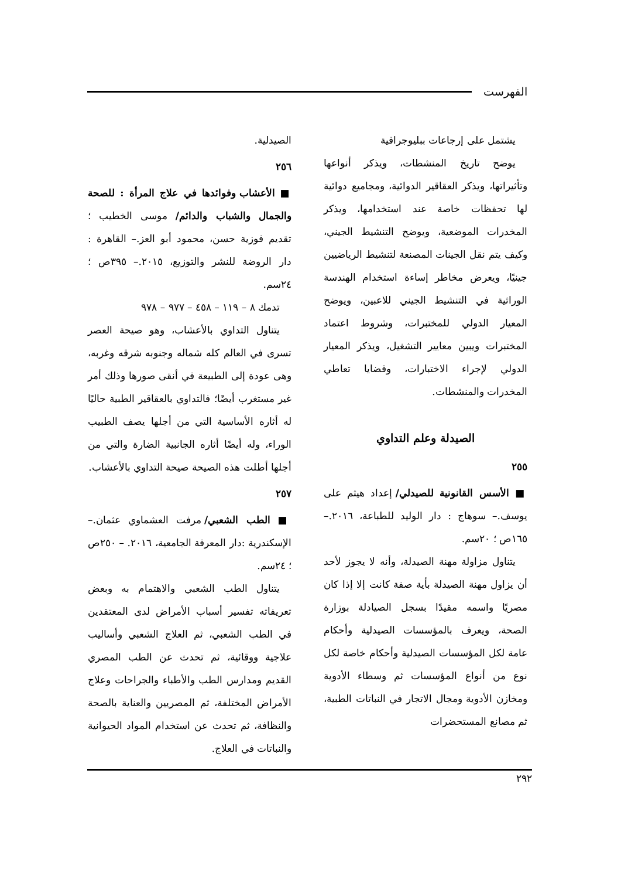الفهرست
يشتمل على إرجاعات ببليوجرافية
يوضح تاريخ المنشطات، ويذكر أنواعها وتأثيراتها، ويذكر العقاقير الدوائية، ومجاميع دوائية لها تحفظات خاصة عند استخدامها، ويذكر المخدرات الموضعية، ويوضح التنشيط الجيني، وكيف يتم نقل الجينات المصنعة لتنشيط الرياضيين جينيًا، ويعرض مخاطر إساءة استخدام الهندسة الوراثية في التنشيط الجيني للاعبين، ويوضح المعيار الدولي للمختبرات، وشروط اعتماد المختبرات ويبين معايير التشغيل، ويذكر المعيار الدولي لإجراء الاختبارات، وقضايا تعاطي المخدرات والمنشطات.
الصيدلة وعلم التداوي
٢٥٥
■ الأسس القانونية للصيدلي/ إعداد هيثم على يوسف.– سوهاج : دار الوليد للطباعة، ٢٠١٦.– ١٦٥ص ؛ ٢٠سم.
يتناول مزاولة مهنة الصيدلة، وأنه لا يجوز لأحد أن يزاول مهنة الصيدلة بأية صفة كانت إلا إذا كان مصريًا واسمه مقيدًا بسجل الصيادلة بوزارة الصحة، ويعرف بالمؤسسات الصيدلية وأحكام عامة لكل المؤسسات الصيدلية وأحكام خاصة لكل نوع من أنواع المؤسسات ثم وسطاء الأدوية ومخازن الأدوية ومجال الاتجار في النباتات الطبية، ثم مصانع المستحضرات
الصيدلية.
٢٥٦
■ الأعشاب وفوائدها في علاج المرأة : للصحة والجمال والشباب والدائم/ موسى الخطيب ؛ تقديم فوزية حسن، محمود أبو العز.– القاهرة : دار الروضة للنشر والتوزيع، ٢٠١٥.– ٣٩٥ص ؛ ٢٤سم.
تدمك ٨ – ١١٩ – ٤٥٨ – ٩٧٧ – ٩٧٨
يتناول التداوي بالأعشاب، وهو صيحة العصر تسرى في العالم كله شماله وجنوبه شرقه وغربه، وهى عودة إلى الطبيعة في أنقى صورها وذلك أمر غير مستغرب أيضًا؛ فالتداوي بالعقاقير الطبية حاليًا له أثاره الأساسية التي من أجلها يصف الطبيب الوراء، وله أيضًا أثاره الجانبية الضارة والتي من أجلها أطلت هذه الصيحة صيحة التداوي بالأعشاب.
٢٥٧
■ الطب الشعبي/ مرفت العشماوي عثمان.– الإسكندرية :دار المعرفة الجامعية، ٢٠١٦. – ٢٥٠ص ؛ ٢٤سم.
يتناول الطب الشعبي والاهتمام به وبعض تعريفاته تفسير أسباب الأمراض لدى المعتقدين في الطب الشعبي، ثم العلاج الشعبي وأساليب علاجية ووقائية، ثم تحدث عن الطب المصري القديم ومدارس الطب والأطباء والجراحات وعلاج الأمراض المختلفة، ثم المصريين والعناية بالصحة والنظافة، ثم تحدث عن استخدام المواد الحيوانية والنباتات في العلاج.
٢٩٢